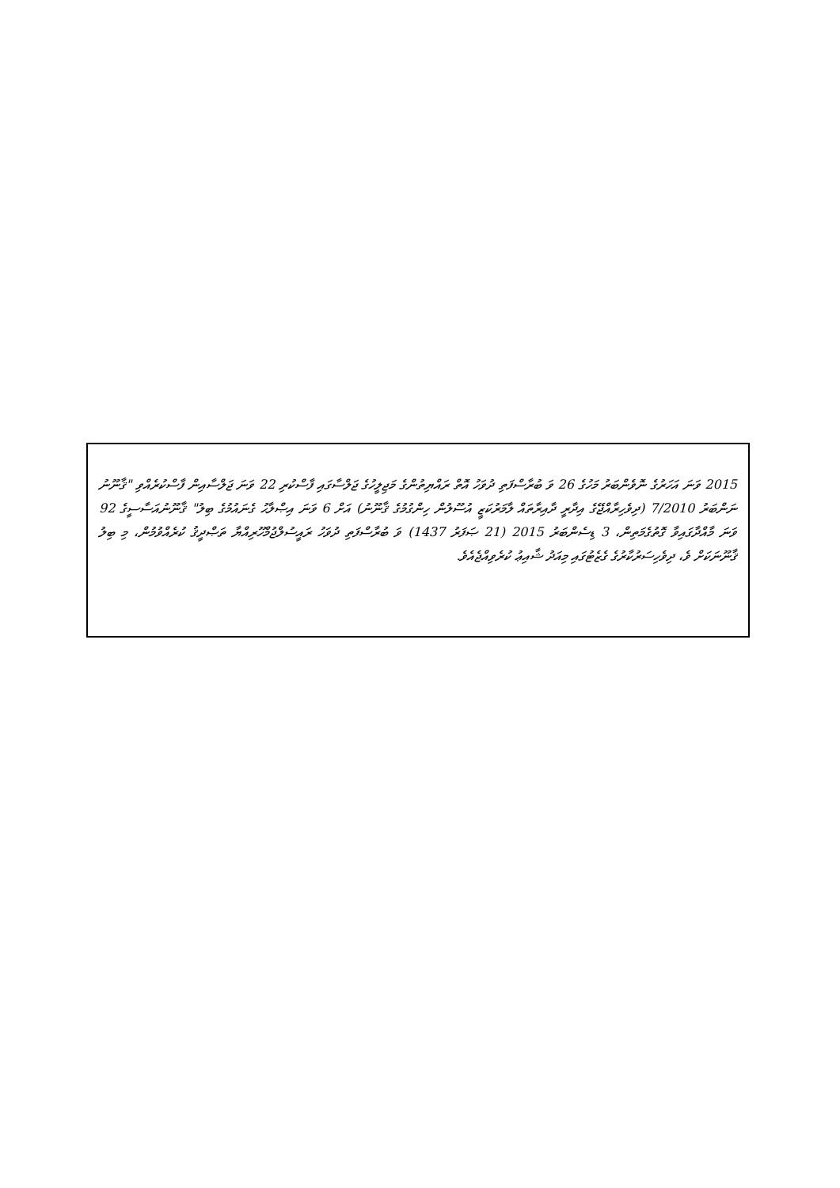2015 ވަނަ އަހަރުގެ ނޮވެންބަރު މަހުގެ 26 ވަ ބުރާސްފަތި ދުވަހު އޮތް ރައްޔިތުންގެ މަޖިލީހުގެ ޖަލްސާގައި ފާސްކުރި 22 ވަނަ ޖަލްސާއިން ފާސްކުރެއްވި "ޤާނޫނު ނަންބަރު 7/2010 (ދިވެހިރާއްޖޭގެ އިދާރީ ދާއިރާތައް ލާމަރުކަޒީ އުސޫލުން ހިންގުމުގެ ޤާނޫނު) އަށް 6 ވަނަ އިޞްލާޙު ގެނައުމުގެ ބިލު" ޤާނޫނުއަސާސީގެ 92 ވަނަ މާއްދާގައިވާ ގޮތުގެމަތިން، 3 ޑިސެންބަރު 2015 (21 ޞަފަރު 1437) ވަ ބުރާސްފަތި ދުވަހު ރައީސުލްޖުމްހޫރިއްޔާ ތަޞްދީޤު ކުރެއްވުމުން، މި ބިލު ޤާނޫނަކަށް ވެ، ދިވެހިސަރުކާރުގެ ގެޒެޓުގައި މިއަދު ޝާއިޢު ކުރެވިއްޖެއެވެ.